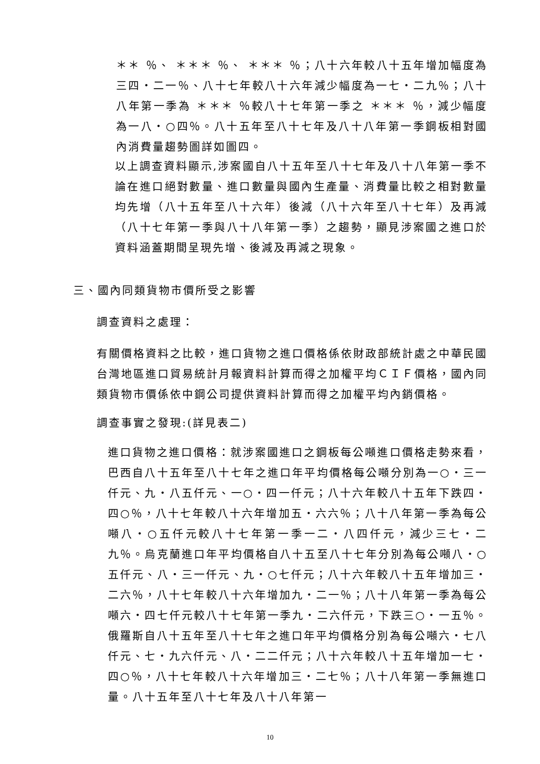＊＊ ％、 ＊＊＊ ％、 ＊＊＊ ％；八十六年較八十五年增加幅度為三四‧二一％、八十七年較八十六年減少幅度為一七‧二九％；八十八年第一季為 ＊＊＊ ％較八十七年第一季之 ＊＊＊ ％，減少幅度為一八‧○四％。八十五年至八十七年及八十八年第一季鋼板相對國內消費量趨勢圖詳如圖四。
以上調查資料顯示,涉案國自八十五年至八十七年及八十八年第一季不論在進口絕對數量、進口數量與國內生產量、消費量比較之相對數量均先增（八十五年至八十六年）後減（八十六年至八十七年）及再減（八十七年第一季與八十八年第一季）之趨勢，顯見涉案國之進口於資料涵蓋期間呈現先增、後減及再減之現象。
三、國內同類貨物市價所受之影響
調查資料之處理：
有關價格資料之比較，進口貨物之進口價格係依財政部統計處之中華民國台灣地區進口貿易統計月報資料計算而得之加權平均ＣＩＦ價格，國內同類貨物市價係依中鋼公司提供資料計算而得之加權平均內銷價格。
調查事實之發現:(詳見表二)
進口貨物之進口價格：就涉案國進口之鋼板每公噸進口價格走勢來看，巴西自八十五年至八十七年之進口年平均價格每公噸分別為一○‧三一仟元、九‧八五仟元、一○‧四一仟元；八十六年較八十五年下跌四‧四○％，八十七年較八十六年增加五‧六六％；八十八年第一季為每公噸八‧○五仟元較八十七年第一季一二‧八四仟元，減少三七‧二九％。烏克蘭進口年平均價格自八十五至八十七年分別為每公噸八‧○五仟元、八‧三一仟元、九‧○七仟元；八十六年較八十五年增加三‧二六％，八十七年較八十六年增加九‧二一％；八十八年第一季為每公噸六‧四七仟元較八十七年第一季九‧二六仟元，下跌三○‧一五％。俄羅斯自八十五年至八十七年之進口年平均價格分別為每公噸六‧七八仟元、七‧九六仟元、八‧二二仟元；八十六年較八十五年增加一七‧四○％，八十七年較八十六年增加三‧二七％；八十八年第一季無進口量。八十五年至八十七年及八十八年第一
10